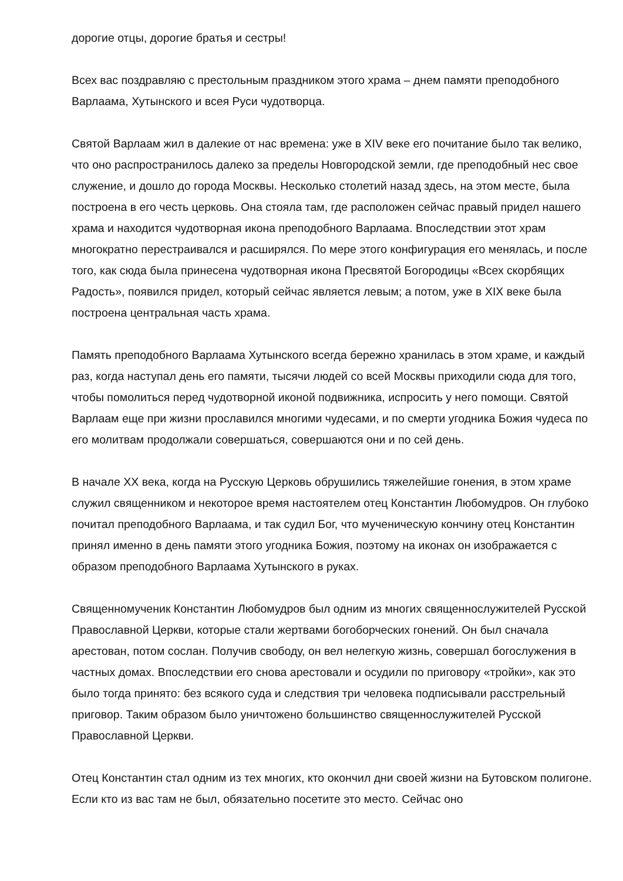дорогие отцы, дорогие братья и сестры!
Всех вас поздравляю с престольным праздником этого храма – днем памяти преподобного Варлаама, Хутынского и всея Руси чудотворца.
Святой Варлаам жил в далекие от нас времена: уже в XIV веке его почитание было так велико, что оно распространилось далеко за пределы Новгородской земли, где преподобный нес свое служение, и дошло до города Москвы. Несколько столетий назад здесь, на этом месте, была построена в его честь церковь. Она стояла там, где расположен сейчас правый придел нашего храма и находится чудотворная икона преподобного Варлаама. Впоследствии этот храм многократно перестраивался и расширялся. По мере этого конфигурация его менялась, и после того, как сюда была принесена чудотворная икона Пресвятой Богородицы «Всех скорбящих Радость», появился придел, который сейчас является левым; а потом, уже в XIX веке была построена центральная часть храма.
Память преподобного Варлаама Хутынского всегда бережно хранилась в этом храме, и каждый раз, когда наступал день его памяти, тысячи людей со всей Москвы приходили сюда для того, чтобы помолиться перед чудотворной иконой подвижника, испросить у него помощи. Святой Варлаам еще при жизни прославился многими чудесами, и по смерти угодника Божия чудеса по его молитвам продолжали совершаться, совершаются они и по сей день.
В начале XX века, когда на Русскую Церковь обрушились тяжелейшие гонения, в этом храме служил священником и некоторое время настоятелем отец Константин Любомудров. Он глубоко почитал преподобного Варлаама, и так судил Бог, что мученическую кончину отец Константин принял именно в день памяти этого угодника Божия, поэтому на иконах он изображается с образом преподобного Варлаама Хутынского в руках.
Священномученик Константин Любомудров был одним из многих священнослужителей Русской Православной Церкви, которые стали жертвами богоборческих гонений. Он был сначала арестован, потом сослан. Получив свободу, он вел нелегкую жизнь, совершал богослужения в частных домах. Впоследствии его снова арестовали и осудили по приговору «тройки», как это было тогда принято: без всякого суда и следствия три человека подписывали расстрельный приговор. Таким образом было уничтожено большинство священнослужителей Русской Православной Церкви.
Отец Константин стал одним из тех многих, кто окончил дни своей жизни на Бутовском полигоне. Если кто из вас там не был, обязательно посетите это место. Сейчас оно